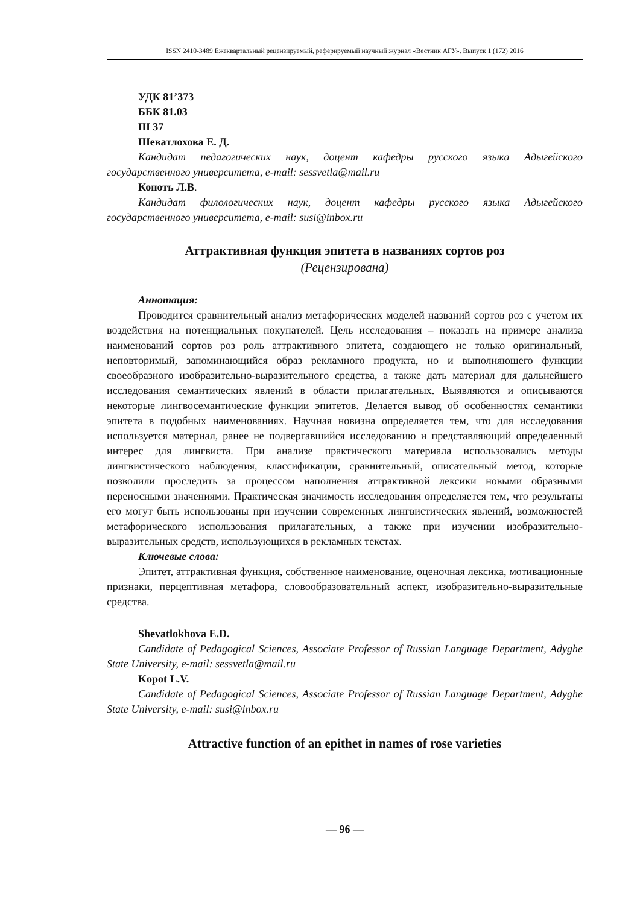ISSN 2410-3489 Ежеквартальный рецензируемый, реферируемый научный журнал «Вестник АГУ». Выпуск 1 (172) 2016
УДК 81’373
ББК 81.03
Ш 37
Шеватлохова Е. Д.
Кандидат педагогических наук, доцент кафедры русского языка Адыгейского государственного университета, e-mail: sessvetla@mail.ru
Копоть Л.В.
Кандидат филологических наук, доцент кафедры русского языка Адыгейского государственного университета, e-mail: susi@inbox.ru
Аттрактивная функция эпитета в названиях сортов роз
(Рецензирована)
Аннотация:
Проводится сравнительный анализ метафорических моделей названий сортов роз с учетом их воздействия на потенциальных покупателей. Цель исследования – показать на примере анализа наименований сортов роз роль аттрактивного эпитета, создающего не только оригинальный, неповторимый, запоминающийся образ рекламного продукта, но и выполняющего функции своеобразного изобразительно-выразительного средства, а также дать материал для дальнейшего исследования семантических явлений в области прилагательных. Выявляются и описываются некоторые лингвосемантические функции эпитетов. Делается вывод об особенностях семантики эпитета в подобных наименованиях. Научная новизна определяется тем, что для исследования используется материал, ранее не подвергавшийся исследованию и представляющий определенный интерес для лингвиста. При анализе практического материала использовались методы лингвистического наблюдения, классификации, сравнительный, описательный метод, которые позволили проследить за процессом наполнения аттрактивной лексики новыми образными переносными значениями. Практическая значимость исследования определяется тем, что результаты его могут быть использованы при изучении современных лингвистических явлений, возможностей метафорического использования прилагательных, а также при изучении изобразительно-выразительных средств, использующихся в рекламных текстах.
Ключевые слова:
Эпитет, аттрактивная функция, собственное наименование, оценочная лексика, мотивационные признаки, перцептивная метафора, словообразовательный аспект, изобразительно-выразительные средства.
Shevatlokhova E.D.
Candidate of Pedagogical Sciences, Associate Professor of Russian Language Department, Adyghe State University, e-mail: sessvetla@mail.ru
Kopot L.V.
Candidate of Pedagogical Sciences, Associate Professor of Russian Language Department, Adyghe State University, e-mail: susi@inbox.ru
Attractive function of an epithet in names of rose varieties
— 96 —